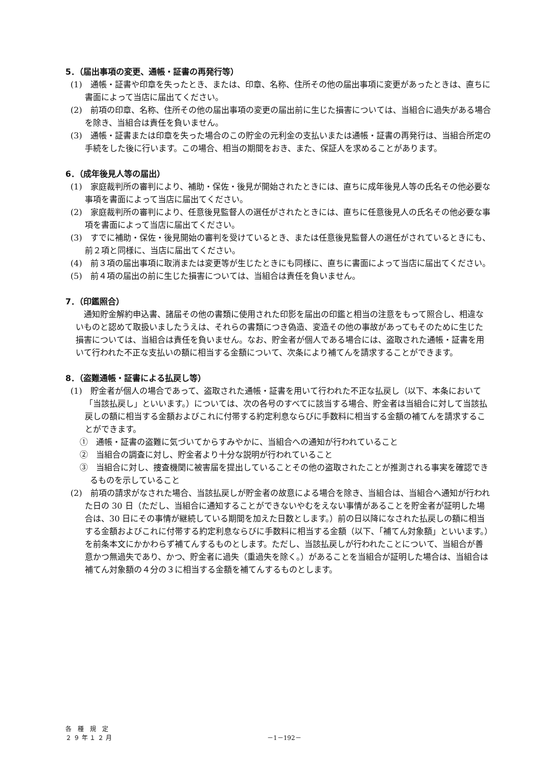5．（届出事項の変更、通帳・証書の再発行等）
(1)　通帳・証書や印章を失ったとき、または、印章、名称、住所その他の届出事項に変更があったときは、直ちに書面によって当店に届出てください。
(2)　前項の印章、名称、住所その他の届出事項の変更の届出前に生じた損害については、当組合に過失がある場合を除き、当組合は責任を負いません。
(3)　通帳・証書または印章を失った場合のこの貯金の元利金の支払いまたは通帳・証書の再発行は、当組合所定の手続をした後に行います。この場合、相当の期間をおき、また、保証人を求めることがあります。
6．（成年後見人等の届出）
(1)　家庭裁判所の審判により、補助・保佐・後見が開始されたときには、直ちに成年後見人等の氏名その他必要な事項を書面によって当店に届出てください。
(2)　家庭裁判所の審判により、任意後見監督人の選任がされたときには、直ちに任意後見人の氏名その他必要な事項を書面によって当店に届出てください。
(3)　すでに補助・保佐・後見開始の審判を受けているとき、または任意後見監督人の選任がされているときにも、前２項と同様に、当店に届出てください。
(4)　前３項の届出事項に取消または変更等が生じたときにも同様に、直ちに書面によって当店に届出てください。
(5)　前４項の届出の前に生じた損害については、当組合は責任を負いません。
7．（印鑑照合）
通知貯金解約申込書、諸届その他の書類に使用された印影を届出の印鑑と相当の注意をもって照合し、相違ないものと認めて取扱いましたうえは、それらの書類につき偽造、変造その他の事故があってもそのために生じた損害については、当組合は責任を負いません。なお、貯金者が個人である場合には、盗取された通帳・証書を用いて行われた不正な支払いの額に相当する金額について、次条により補てんを請求することができます。
8．（盗難通帳・証書による払戻し等）
(1)　貯金者が個人の場合であって、盗取された通帳・証書を用いて行われた不正な払戻し（以下、本条において「当該払戻し」といいます。）については、次の各号のすべてに該当する場合、貯金者は当組合に対して当該払戻しの額に相当する金額およびこれに付帯する約定利息ならびに手数料に相当する金額の補てんを請求することができます。
①　通帳・証書の盗難に気づいてからすみやかに、当組合への通知が行われていること
②　当組合の調査に対し、貯金者より十分な説明が行われていること
③　当組合に対し、捜査機関に被害届を提出していることその他の盗取されたことが推測される事実を確認できるものを示していること
(2)　前項の請求がなされた場合、当該払戻しが貯金者の故意による場合を除き、当組合は、当組合へ通知が行われた日の 30 日（ただし、当組合に通知することができないやむをえない事情があることを貯金者が証明した場合は、30 日にその事情が継続している期間を加えた日数とします。）前の日以降になされた払戻しの額に相当する金額およびこれに付帯する約定利息ならびに手数料に相当する金額（以下、「補てん対象額」といいます。）を前条本文にかかわらず補てんするものとします。ただし、当該払戻しが行われたことについて、当組合が善意かつ無過失であり、かつ、貯金者に過失（重過失を除く。）があることを当組合が証明した場合は、当組合は補てん対象額の４分の３に相当する金額を補てんするものとします。
各　種　規　定
２ ９ 年 １ ２ 月
－1－192－